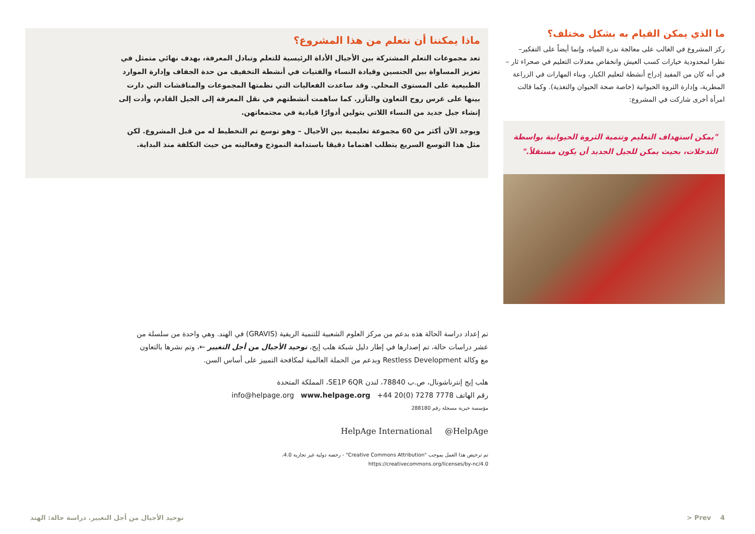ما الذي يمكن القيام به بشكل مختلف؟
ركز المشروع في الغالب على معالجة ندرة المياه، وإنما أيضاً على التفكير– نظرا لمحدودية خيارات كسب العيش وانخفاض معدلات التعليم في صحراء ثار – في أنه كان من المفيد إدراج أنشطة لتعليم الكبار، وبناء المهارات في الزراعة المطرية، وإدارة الثروة الحيوانية (خاصة صحة الحيوان والتغذية). وكما قالت امرأة أخرى شاركت في المشروع:
"يمكن استهداف التعليم وتنمية الثروة الحيوانية بواسطة التدخلات، بحيث يمكن للجيل الجديد أن يكون مستقلاً."
ماذا يمكننا أن نتعلم من هذا المشروع؟
تعد مجموعات التعلم المشتركة بين الأجيال الأداة الرئيسية للتعلم وتبادل المعرفة، بهدف نهائي متمثل في تعزيز المساواة بين الجنسين وقيادة النساء والفتيات في أنشطة التخفيف من حدة الجفاف وإدارة الموارد الطبيعية على المستوى المحلي. وقد ساعدت الفعاليات التي نظمتها المجموعات والمناقشات التي دارت بينها على غرس روح التعاون والتآزر. كما ساهمت أنشطتهم في نقل المعرفة إلى الجيل القادم، وأدت إلى إنشاء جيل جديد من النساء اللاتي يتولين أدوارًا قيادية في مجتمعاتهن.
ويوجد الآن أكثر من 60 مجموعة تعليمية بين الأجيال – وهو توسع تم التخطيط له من قبل المشروع. لكن مثل هذا التوسع السريع يتطلب اهتماما دقيقا باستدامة النموذج وفعاليته من حيث التكلفة منذ البداية.
تم إعداد دراسة الحالة هذه بدعم من مركز العلوم الشعبية للتنمية الريفية (GRAVIS) في الهند. وهي واحدة من سلسلة من عشر دراسات حالة، تم إصدارها في إطار دليل شبكة هلب إيج، توحيد الأجيال من أجل التغيير ←، وتم نشرها بالتعاون مع وكالة Restless Development وبدعم من الحملة العالمية لمكافحة التمييز على أساس السن.
هلب إيج إنترناشونال، ص.ب 78840، لندن SE1P 6QR، المملكة المتحدة
رقم الهاتف 7778 7278 (0)20 44+ info@helpage.org www.helpage.org
مؤسسة خيرية مسجلة رقم 288180
HelpAge International @HelpAge
تم ترخيص هذا العمل بموجب "Creative Commons Attribution" - رخصة دولية غير تجارية 4.0،
https://creativecommons.org/licenses/by-nc/4.0
4 Prev < توحيد الأجيال من أجل التغيير. دراسة حالة: الهند